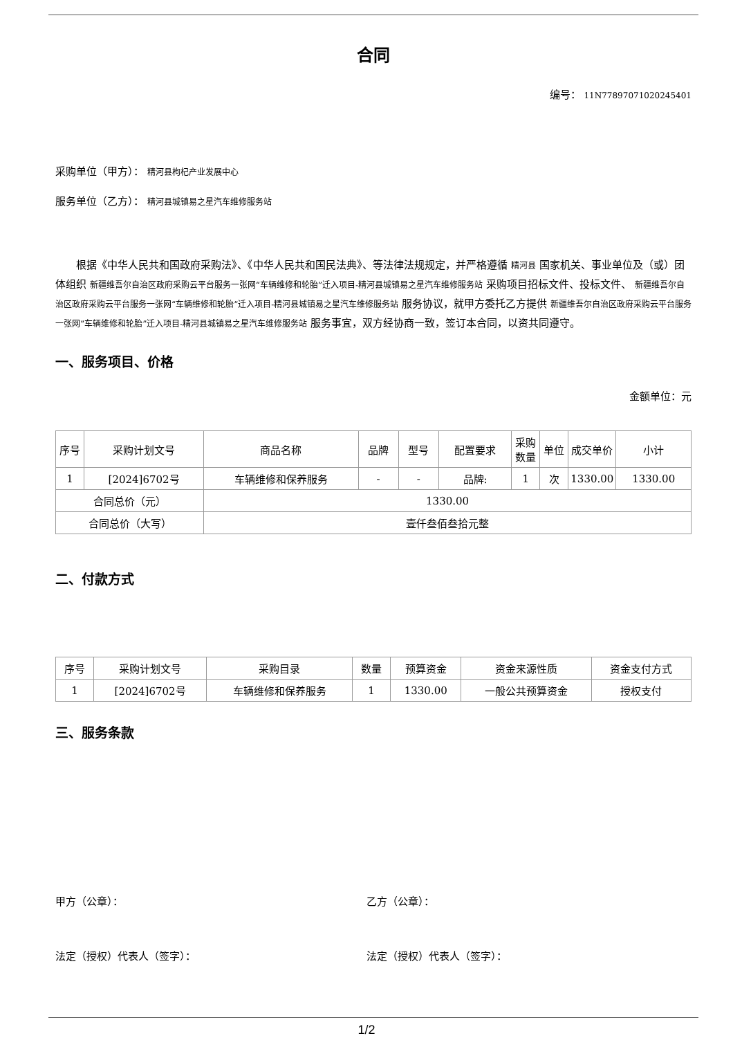合同
编号： 11N77897071020245401
采购单位（甲方）： 精河县枸杞产业发展中心
服务单位（乙方）： 精河县城镇易之星汽车维修服务站
根据《中华人民共和国政府采购法》、《中华人民共和国民法典》、等法律法规规定，并严格遵循 精河县 国家机关、事业单位及（或）团体组织 新疆维吾尔自治区政府采购云平台服务一张网“车辆维修和轮胎”迁入项目-精河县城镇易之星汽车维修服务站 采购项目招标文件、投标文件、 新疆维吾尔自治区政府采购云平台服务一张网“车辆维修和轮胎”迁入项目-精河县城镇易之星汽车维修服务站 服务协议，就甲方委托乙方提供 新疆维吾尔自治区政府采购云平台服务一张网“车辆维修和轮胎”迁入项目-精河县城镇易之星汽车维修服务站 服务事宜，双方经协商一致，签订本合同，以资共同遵守。
一、服务项目、价格
金额单位：元
| 序号 | 采购计划文号 | 商品名称 | 品牌 | 型号 | 配置要求 | 采购数量 | 单位 | 成交单价 | 小计 |
| --- | --- | --- | --- | --- | --- | --- | --- | --- | --- |
| 1 | [2024]6702号 | 车辆维修和保养服务 | - | - | 品牌: | 1 | 次 | 1330.00 | 1330.00 |
| 合同总价（元） | | 1330.00 | | | | | | | |
| 合同总价（大写） | | 壹仟叁佰叁拾元整 | | | | | | | |
二、付款方式
| 序号 | 采购计划文号 | 采购目录 | 数量 | 预算资金 | 资金来源性质 | 资金支付方式 |
| --- | --- | --- | --- | --- | --- | --- |
| 1 | [2024]6702号 | 车辆维修和保养服务 | 1 | 1330.00 | 一般公共预算资金 | 授权支付 |
三、服务条款
甲方（公章）： 乙方（公章）：
法定（授权）代表人（签字）： 法定（授权）代表人（签字）：
1/2